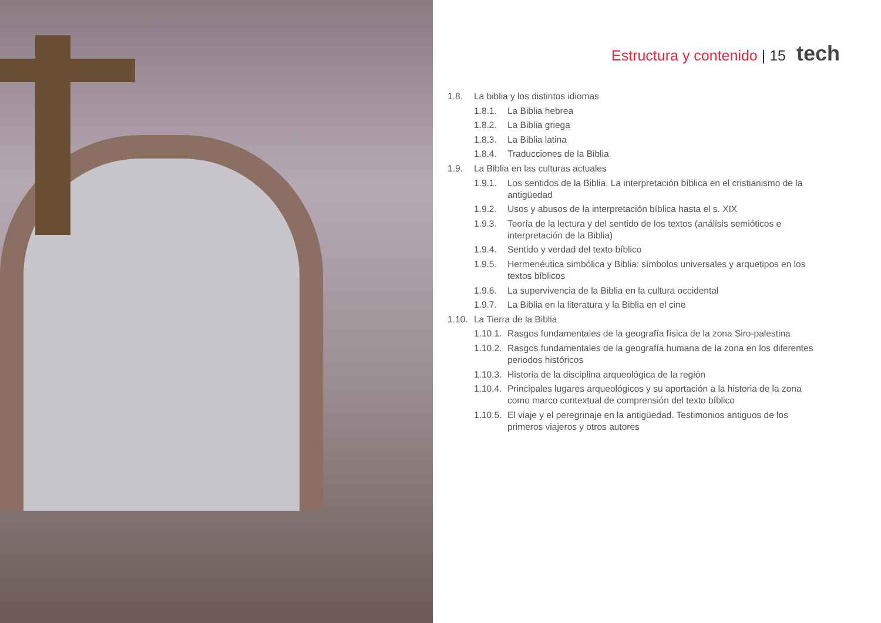Estructura y contenido | 15 tech
1.8. La biblia y los distintos idiomas
1.8.1. La Biblia hebrea
1.8.2. La Biblia griega
1.8.3. La Biblia latina
1.8.4. Traducciones de la Biblia
1.9. La Biblia en las culturas actuales
1.9.1. Los sentidos de la Biblia. La interpretación bíblica en el cristianismo de la antigüedad
1.9.2. Usos y abusos de la interpretación bíblica hasta el s. XIX
1.9.3. Teoría de la lectura y del sentido de los textos (análisis semióticos e interpretación de la Biblia)
1.9.4. Sentido y verdad del texto bíblico
1.9.5. Hermenéutica simbólica y Biblia: símbolos universales y arquetipos en los textos bíblicos
1.9.6. La supervivencia de la Biblia en la cultura occidental
1.9.7. La Biblia en la literatura y la Biblia en el cine
1.10. La Tierra de la Biblia
1.10.1. Rasgos fundamentales de la geografía física de la zona Siro-palestina
1.10.2. Rasgos fundamentales de la geografía humana de la zona en los diferentes periodos históricos
1.10.3. Historia de la disciplina arqueológica de la región
1.10.4. Principales lugares arqueológicos y su aportación a la historia de la zona como marco contextual de comprensión del texto bíblico
1.10.5. El viaje y el peregrinaje en la antigüedad. Testimonios antiguos de los primeros viajeros y otros autores